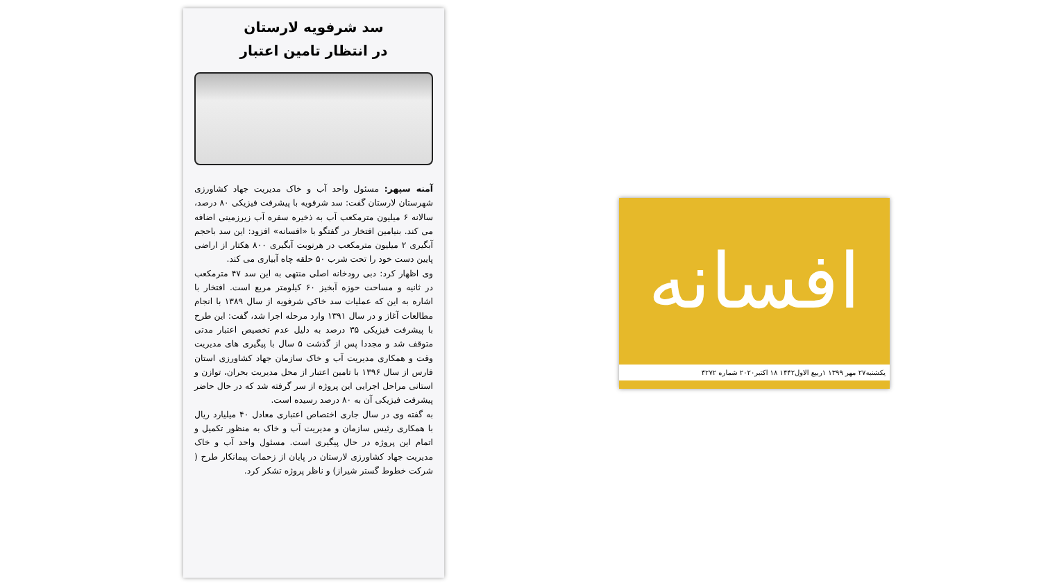سد شرفویه لارستان
در انتظار تامین اعتبار
آمنه سپهر: مسئول واحد آب و خاک مدیریت جهاد کشاورزی شهرستان لارستان گفت: سد شرفویه با پیشرفت فیزیکی ۸۰ درصد، سالانه ۶ میلیون مترمکعب آب به ذخیره سفره آب زیرزمینی اضافه می کند. بنیامین افتخار در گفتگو با «افسانه» افزود: این سد باحجم آبگیری ۲ میلیون مترمکعب در هرنوبت آبگیری ۸۰۰ هکتار از اراضی پایین دست خود را تحت شرب ۵۰ حلقه چاه آبیاری می کند.
وی اظهار کرد: دبی رودخانه اصلی منتهی به این سد ۴۷ مترمکعب در ثانیه و مساحت حوزه آبخیز ۶۰ کیلومتر مربع است. افتخار با اشاره به این که عملیات سد خاکی شرفویه از سال ۱۳۸۹ با انجام مطالعات آغاز و در سال ۱۳۹۱ وارد مرحله اجرا شد، گفت: این طرح با پیشرفت فیزیکی ۳۵ درصد به دلیل عدم تخصیص اعتبار مدتی متوقف شد و مجددا پس از گذشت ۵ سال با پیگیری های مدیریت وقت و همکاری مدیریت آب و خاک سازمان جهاد کشاورزی استان فارس از سال ۱۳۹۶ با تامین اعتبار از محل مدیریت بحران، توازن و استانی مراحل اجرایی این پروژه از سر گرفته شد که در حال حاضر پیشرفت فیزیکی آن به ۸۰ درصد رسیده است.
به گفته وی در سال جاری اختصاص اعتباری معادل ۴۰ میلیارد ریال با همکاری رئیس سازمان و مدیریت آب و خاک به منظور تکمیل و اتمام این پروژه در حال پیگیری است. مسئول واحد آب و خاک مدیریت جهاد کشاورزی لارستان در پایان از زحمات پیمانکار طرح ( شرکت خطوط گستر شیراز) و ناظر پروژه تشکر کرد.
افسانه
یکشنبه۲۷ مهر ۱۳۹۹ ۱ربیع الاول۱۴۴۲ ۱۸ اکتبر۲۰۲۰ شماره ۴۲۷۲